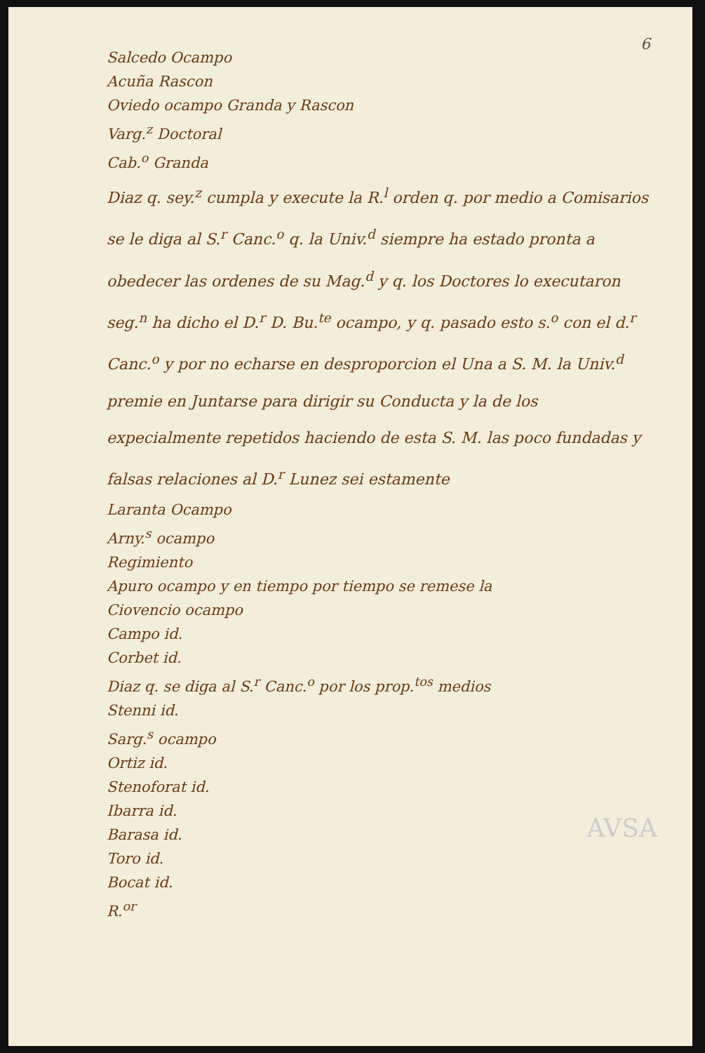6
Salcedo Ocampo
Acuña Rascon
Oviedo ocampo Granda y Rascon
Varg.<sup>z</sup> Doctoral
Cab.<sup>o</sup> Granda
Diaz q. sey.<sup>z</sup> cumpla y execute la R.<sup>l</sup> orden q. por medio a Comisarios se le diga al S.<sup>r</sup> Canc.<sup>o</sup> q. la Univ.<sup>d</sup> siempre ha estado pronta a obedecer las ordenes de su Mag.<sup>d</sup> y q. los Doctores lo executaron seg.<sup>n</sup> ha dicho el D.<sup>r</sup> D. Bu.<sup>te</sup> ocampo, y q. pasado esto s.<sup>o</sup> con el d.<sup>r</sup> Canc.<sup>o</sup> y por no echarse en desproporcion el Una a S. M. la Univ.<sup>d</sup> premie en Juntarse para dirigir su Conducta y la de los expecialmente repetidos haciendo de esta S. M. las poco fundadas y falsas relaciones al D.<sup>r</sup> Lunez sei estamente
Laranta Ocampo
Arny.<sup>s</sup> ocampo
Regimiento
Apuro ocampo y en tiempo por tiempo se remese la
Ciovencio ocampo
Campo id.
Corbet id.
Diaz q. se diga al S.<sup>r</sup> Canc.<sup>o</sup> por los prop.<sup>tos</sup> medios
Stenni id.
Sarg.<sup>s</sup> ocampo
Ortiz id.
Stenoforat id.
Ibarra id.
Barasa id.
Toro id.
Bocat id.
R.<sup>or</sup>
AVSA